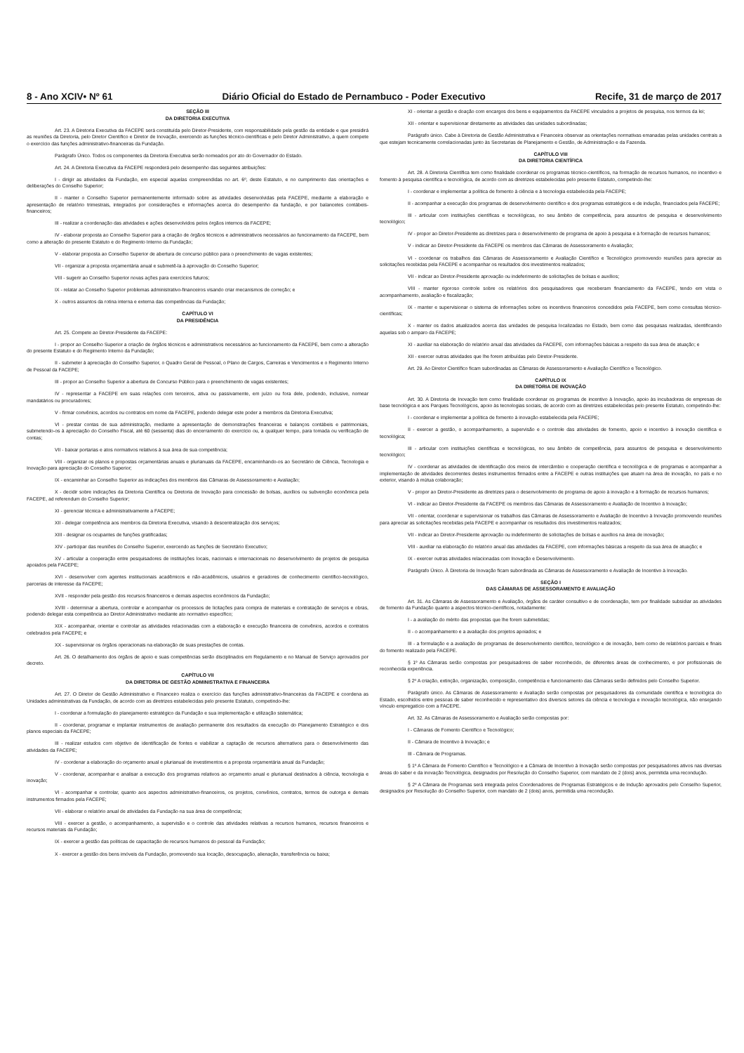8 - Ano XCIV• Nº 61 Diário Oficial do Estado de Pernambuco - Poder Executivo Recife, 31 de março de 2017
SEÇÃO III
DA DIRETORIA EXECUTIVA
Art. 23. A Diretoria Executiva da FACEPE será constituída pelo Diretor-Presidente, com responsabilidade pela gestão da entidade e que presidirá as reuniões da Diretoria, pelo Diretor Científico e Diretor de Inovação, exercendo as funções técnico-científicas e pelo Diretor Administrativo, a quem compete o exercício das funções administrativo-financeiras da Fundação.
Parágrafo Único. Todos os componentes da Diretoria Executiva serão nomeados por ato do Governador do Estado.
Art. 24. A Diretoria Executiva da FACEPE responderá pelo desempenho das seguintes atribuições:
I - dirigir as atividades da Fundação, em especial aquelas compreendidas no art. 6º, deste Estatuto, e no cumprimento das orientações e deliberações do Conselho Superior;
II - manter o Conselho Superior permanentemente informado sobre as atividades desenvolvidas pela FACEPE, mediante a elaboração e apresentação de relatório trimestrais, integrados por considerações e informações acerca do desempenho da fundação, e por balancetes contábeis-financeiros;
III - realizar a coordenação das atividades e ações desenvolvidos pelos órgãos internos da FACEPE;
IV - elaborar proposta ao Conselho Superior para a criação de órgãos técnicos e administrativos necessários ao funcionamento da FACEPE, bem como a alteração do presente Estatuto e do Regimento Interno da Fundação;
V - elaborar proposta ao Conselho Superior de abertura de concurso público para o preenchimento de vagas existentes;
VII - organizar a proposta orçamentária anual e submetê-la à aprovação do Conselho Superior;
VIII - sugerir ao Conselho Superior novas ações para exercícios futuros;
IX - relatar ao Conselho Superior problemas administrativo-financeiros visando criar mecanismos de correção; e
X - outros assuntos da rotina interna e externa das competências da Fundação;
CAPÍTULO VI
DA PRESIDÊNCIA
Art. 25. Compete ao Diretor-Presidente da FACEPE:
I - propor ao Conselho Superior a criação de órgãos técnicos e administrativos necessários ao funcionamento da FACEPE, bem como a alteração do presente Estatuto e do Regimento Interno da Fundação;
II - submeter à apreciação do Conselho Superior, o Quadro Geral de Pessoal, o Plano de Cargos, Carreiras e Vencimentos e o Regimento Interno de Pessoal da FACEPE;
III - propor ao Conselho Superior a abertura de Concurso Público para o preenchimento de vagas existentes;
IV - representar a FACEPE em suas relações com terceiros, ativa ou passivamente, em juízo ou fora dele, podendo, inclusive, nomear mandatários ou procuradores;
V - firmar convênios, acordos ou contratos em nome da FACEPE, podendo delegar este poder a membros da Diretoria Executiva;
VI - prestar contas de sua administração, mediante a apresentação de demonstrações financeiras e balanços contábeis e patrimoniais, submetendo-os à apreciação do Conselho Fiscal, até 60 (sessenta) dias do encerramento do exercício ou, a qualquer tempo, para tomada ou verificação de contas;
VII - baixar portarias e atos normativos relativos à sua área de sua competência;
VIII - organizar os planos e propostas orçamentárias anuais e plurianuais da FACEPE, encaminhando-os ao Secretário de Ciência, Tecnologia e Inovação para apreciação do Conselho Superior;
IX - encaminhar ao Conselho Superior as indicações dos membros das Câmaras de Assessoramento e Avaliação;
X - decidir sobre indicações da Diretoria Científica ou Diretoria de Inovação para concessão de bolsas, auxílios ou subvenção econômica pela FACEPE, ad referendum do Conselho Superior;
XI - gerenciar técnica e administrativamente a FACEPE;
XII - delegar competência aos membros da Diretoria Executiva, visando à descentralização dos serviços;
XIII - designar os ocupantes de funções gratificadas;
XIV - participar das reuniões do Conselho Superior, exercendo as funções de Secretário Executivo;
XV - articular a cooperação entre pesquisadores de instituições locais, nacionais e internacionais no desenvolvimento de projetos de pesquisa apoiados pela FACEPE;
XVI - desenvolver com agentes institucionais acadêmicos e não-acadêmicos, usuários e geradores de conhecimento científico-tecnológico, parcerias de interesse da FACEPE;
XVII - responder pela gestão dos recursos financeiros e demais aspectos econômicos da Fundação;
XVIII - determinar a abertura, controlar e acompanhar os processos de licitações para compra de materiais e contratação de serviços e obras, podendo delegar esta competência ao Diretor Administrativo mediante ato normativo específico;
XIX - acompanhar, orientar e controlar as atividades relacionadas com a elaboração e execução financeira de convênios, acordos e contratos celebrados pela FACEPE; e
XX - supervisionar os órgãos operacionais na elaboração de suas prestações de contas.
Art. 26. O detalhamento dos órgãos de apoio e suas competências serão disciplinados em Regulamento e no Manual de Serviço aprovados por decreto.
CAPÍTULO VII
DA DIRETORIA DE GESTÃO ADMINISTRATIVA E FINANCEIRA
Art. 27. O Diretor de Gestão Administrativo e Financeiro realiza o exercício das funções administrativo-financeiras da FACEPE e coordena as Unidades administrativas da Fundação, de acordo com as diretrizes estabelecidas pelo presente Estatuto, competindo-lhe:
I - coordenar a formulação do planejamento estratégico da Fundação e sua implementação e utilização sistemática;
II - coordenar, programar e implantar instrumentos de avaliação permanente dos resultados da execução do Planejamento Estratégico e dos planos especiais da FACEPE;
III - realizar estudos com objetivo de identificação de fontes e viabilizar a captação de recursos alternativos para o desenvolvimento das atividades da FACEPE;
IV - coordenar a elaboração do orçamento anual e plurianual de investimentos e a proposta orçamentária anual da Fundação;
V - coordenar, acompanhar e analisar a execução dos programas relativos ao orçamento anual e plurianual destinados à ciência, tecnologia e inovação;
VI - acompanhar e controlar, quanto aos aspectos administrativo-financeiros, os projetos, convênios, contratos, termos de outorga e demais instrumentos firmados pela FACEPE;
VII - elaborar o relatório anual de atividades da Fundação na sua área de competência;
VIII - exercer a gestão, o acompanhamento, a supervisão e o controle das atividades relativas a recursos humanos, recursos financeiros e recursos materiais da Fundação;
IX - exercer a gestão das políticas de capacitação de recursos humanos do pessoal da Fundação;
X - exercer a gestão dos bens imóveis da Fundação, promovendo sua locação, desocupação, alienação, transferência ou baixa;
XI - orientar a gestão e doação com encargos dos bens e equipamentos da FACEPE vinculados a projetos de pesquisa, nos termos da lei;
XII - orientar e supervisionar diretamente as atividades das unidades subordinadas;
Parágrafo único. Cabe à Diretoria de Gestão Administrativa e Financeira observar as orientações normativas emanadas pelas unidades centrais a que estejam tecnicamente correlacionadas junto às Secretarias de Planejamento e Gestão, de Administração e da Fazenda.
CAPÍTULO VIII
DA DIRETORIA CIENTÍFICA
Art. 28. A Diretoria Científica tem como finalidade coordenar os programas técnico-científicos, na formação de recursos humanos, no incentivo e fomento à pesquisa científica e tecnológica, de acordo com as diretrizes estabelecidas pelo presente Estatuto, competindo-lhe:
I - coordenar e implementar a política de fomento à ciência e à tecnologia estabelecida pela FACEPE;
II - acompanhar a execução dos programas de desenvolvimento científico e dos programas estratégicos e de indução, financiados pela FACEPE;
III - articular com instituições científicas e tecnológicas, no seu âmbito de competência, para assuntos de pesquisa e desenvolvimento tecnológico;
IV - propor ao Diretor-Presidente as diretrizes para o desenvolvimento de programa de apoio à pesquisa e à formação de recursos humanos;
V - indicar ao Diretor-Presidente da FACEPE os membros das Câmaras de Assessoramento e Avaliação;
VI - coordenar os trabalhos das Câmaras de Assessoramento e Avaliação Científico e Tecnológico promovendo reuniões para apreciar as solicitações recebidas pela FACEPE e acompanhar os resultados dos investimentos realizados;
VII - indicar ao Diretor-Presidente aprovação ou indeferimento de solicitações de bolsas e auxílios;
VIII - manter rigoroso controle sobre os relatórios dos pesquisadores que receberam financiamento da FACEPE, tendo em vista o acompanhamento, avaliação e fiscalização;
IX - manter e supervisionar o sistema de informações sobre os incentivos financeiros concedidos pela FACEPE, bem como consultas técnico-científicas;
X - manter os dados atualizados acerca das unidades de pesquisa localizadas no Estado, bem como das pesquisas realizadas, identificando aquelas sob o amparo da FACEPE;
XI - auxiliar na elaboração do relatório anual das atividades da FACEPE, com informações básicas a respeito da sua área de atuação; e
XII - exercer outras atividades que lhe forem atribuídas pelo Diretor-Presidente.
Art. 29. Ao Diretor Científico ficam subordinadas as Câmaras de Assessoramento e Avaliação Científico e Tecnológico.
CAPÍTULO IX
DA DIRETORIA DE INOVAÇÃO
Art. 30. A Diretoria de Inovação tem como finalidade coordenar os programas de incentivo à Inovação, apoio às incubadoras de empresas de base tecnológica e aos Parques Tecnológicos, apoio às tecnologias sociais, de acordo com as diretrizes estabelecidas pelo presente Estatuto, competindo-lhe:
I - coordenar e implementar a política de fomento à inovação estabelecida pela FACEPE;
II - exercer a gestão, o acompanhamento, a supervisão e o controle das atividades de fomento, apoio e incentivo à inovação científica e tecnológica;
III - articular com instituições científicas e tecnológicas, no seu âmbito de competência, para assuntos de pesquisa e desenvolvimento tecnológico;
IV - coordenar as atividades de identificação dos meios de intercâmbio e cooperação científica e tecnológica e de programas e acompanhar a implementação de atividades decorrentes destes instrumentos firmados entre a FACEPE e outras instituições que atuam na área de inovação, no país e no exterior, visando à mútua colaboração;
V - propor ao Diretor-Presidente as diretrizes para o desenvolvimento de programa de apoio à inovação e à formação de recursos humanos;
VI - indicar ao Diretor-Presidente da FACEPE os membros das Câmaras de Assessoramento e Avaliação de Incentivo à Inovação;
VII - orientar, coordenar e supervisionar os trabalhos das Câmaras de Assessoramento e Avaliação de Incentivo à Inovação promovendo reuniões para apreciar as solicitações recebidas pela FACEPE e acompanhar os resultados dos investimentos realizados;
VII - indicar ao Diretor-Presidente aprovação ou indeferimento de solicitações de bolsas e auxílios na área de inovação;
VIII - auxiliar na elaboração do relatório anual das atividades da FACEPE, com informações básicas a respeito da sua área de atuação; e
IX - exercer outras atividades relacionadas com Inovação e Desenvolvimento.
Parágrafo Único. À Diretoria de Inovação ficam subordinada as Câmaras de Assessoramento e Avaliação de Incentivo à Inovação.
SEÇÃO I
DAS CÂMARAS DE ASSESSORAMENTO E AVALIAÇÃO
Art. 31. As Câmaras de Assessoramento e Avaliação, órgãos de caráter consultivo e de coordenação, tem por finalidade subsidiar as atividades de fomento da Fundação quanto a aspectos técnico-científicos, notadamente:
I - a avaliação do mérito das propostas que lhe forem submetidas;
II - o acompanhamento e a avaliação dos projetos apoiados; e
III - a formulação e a avaliação de programas de desenvolvimento científico, tecnológico e de inovação, bem como de relatórios parciais e finais do fomento realizado pela FACEPE.
§ 1º As Câmaras serão compostas por pesquisadores de saber reconhecido, de diferentes áreas de conhecimento, e por profissionais de reconhecida experiência.
§ 2º A criação, extinção, organização, composição, competência e funcionamento das Câmaras serão definidos pelo Conselho Superior.
Parágrafo único. As Câmaras de Assessoramento e Avaliação serão compostas por pesquisadores da comunidade científica e tecnológica do Estado, escolhidos entre pessoas de saber reconhecido e representativo dos diversos setores da ciência e tecnologia e inovação tecnológica, não ensejando vínculo empregatício com a FACEPE.
Art. 32. As Câmaras de Assessoramento e Avaliação serão compostas por:
I - Câmaras de Fomento Científico e Tecnológico;
II - Câmara de Incentivo à Inovação; e
III - Câmara de Programas.
§ 1º A Câmara de Fomento Científico e Tecnológico e a Câmara de Incentivo à Inovação serão compostas por pesquisadores ativos nas diversas áreas do saber e da inovação Tecnológica, designados por Resolução do Conselho Superior, com mandato de 2 (dois) anos, permitida uma recondução.
§ 2º A Câmara de Programas será integrada pelos Coordenadores de Programas Estratégicos e de Indução aprovados pelo Conselho Superior, designados por Resolução do Conselho Superior, com mandato de 2 (dois) anos, permitida uma recondução.